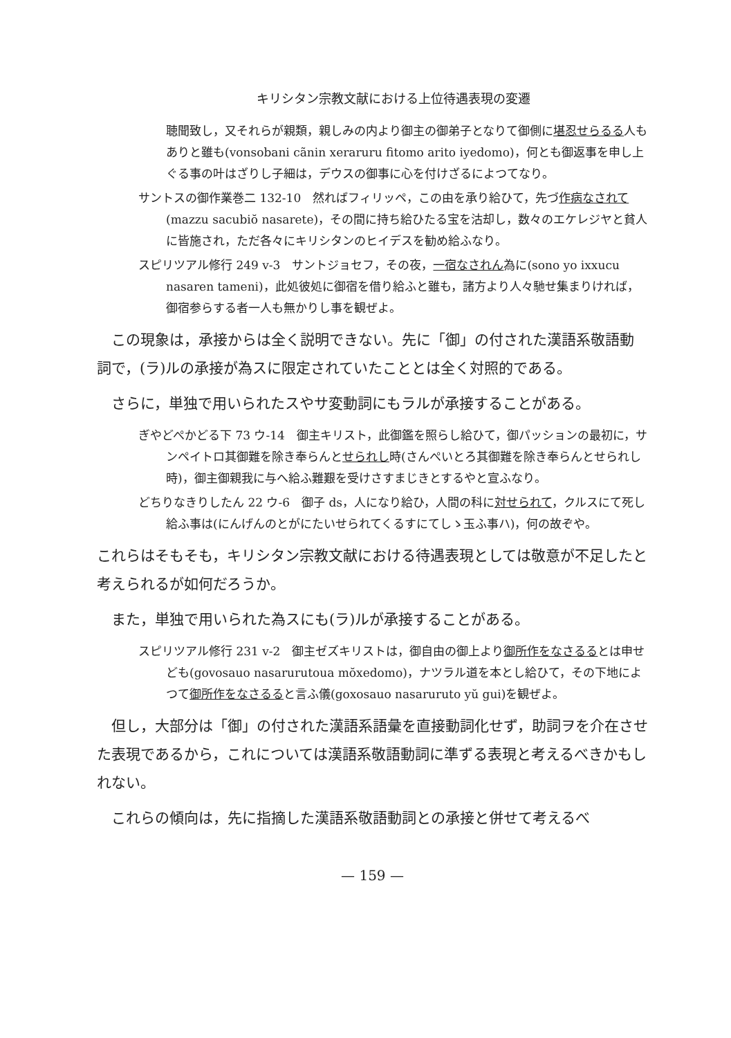キリシタン宗教文献における上位待遇表現の変遷
聴聞致し，又それらが親類，親しみの内より御主の御弟子となりて御側に堪忍せらるる人もありと雖も(vonsobani cãnin xeraruru fitomo arito iyedomo)，何とも御返事を申し上ぐる事の叶はざりし子細は，デウスの御事に心を付けざるによつてなり。
サントスの御作業巻二 132-10　然ればフィリッペ，この由を承り給ひて，先づ作病なされて(mazzu sacubiŏ nasarete)，その間に持ち給ひたる宝を沽却し，数々のエケレジヤと貧人に皆施され，ただ各々にキリシタンのヒイデスを勧め給ふなり。
スピリツアル修行 249 v-3　サントジョセフ，その夜，一宿なされん為に(sono yo ixxucu nasaren tameni)，此処彼処に御宿を借り給ふと雖も，諸方より人々馳せ集まりければ，御宿参らする者一人も無かりし事を観ぜよ。
この現象は，承接からは全く説明できない。先に「御」の付された漢語系敬語動詞で，(ラ)ルの承接が為スに限定されていたこととは全く対照的である。
さらに，単独で用いられたスやサ変動詞にもラルが承接することがある。
ぎやどぺかどる下 73 ウ-14　御主キリスト，此御鑑を照らし給ひて，御パッションの最初に，サンペイトロ其御難を除き奉らんとせられし時(さんぺいとろ其御難を除き奉らんとせられし時)，御主御親我に与へ給ふ難艱を受けさすまじきとするやと宣ふなり。
どちりなきりしたん 22 ウ-6　御子 ds，人になり給ひ，人間の科に対せられて，クルスにて死し給ふ事は(にんげんのとがにたいせられてくるすにてしゝ玉ふ事ハ)，何の故ぞや。
これらはそもそも，キリシタン宗教文献における待遇表現としては敬意が不足したと考えられるが如何だろうか。
また，単独で用いられた為スにも(ラ)ルが承接することがある。
スピリツアル修行 231 v-2　御主ゼズキリストは，御自由の御上より御所作をなさるるとは申せども(govosauo nasarurutoua mŏxedomo)，ナツラル道を本とし給ひて，その下地によつて御所作をなさるると言ふ儀(goxosauo nasaruruto yŭ gui)を観ぜよ。
但し，大部分は「御」の付された漢語系語彙を直接動詞化せず，助詞ヲを介在させた表現であるから，これについては漢語系敬語動詞に準ずる表現と考えるべきかもしれない。
これらの傾向は，先に指摘した漢語系敬語動詞との承接と併せて考えるべ
— 159 —